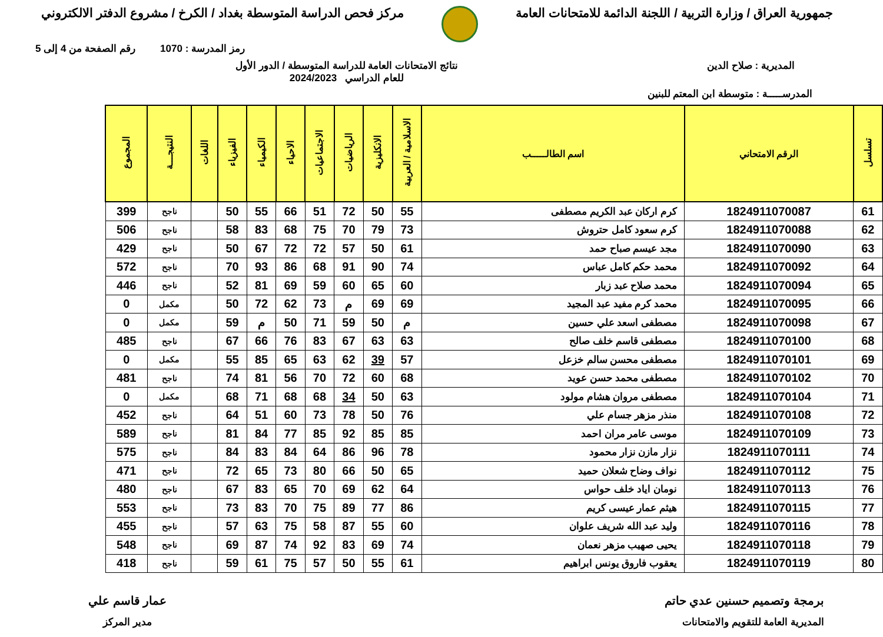جمهورية العراق / وزارة التربية / اللجنة الدائمة للامتحانات العامة
مركز فحص الدراسة المتوسطة بغداد / الكرخ / مشروع الدفتر الالكتروني
رمز المدرسة : 1070 رقم الصفحة من 4 إلى 5
المديرية : صلاح الدين نتائج الامتحانات العامة للدراسة المتوسطة / الدور الأول
للعام الدراسي 2024/2023
المدرســـــة : متوسطة ابن المعتم للبنين
| تسلسل | الرقم الامتحاني | اسم الطالـــــب | الاسلامية / العربية | الانكليزية | الرياضيات | الاجتماعيات | الاحياء | الكيمياء | الفيزياء | اللغات | النتيجـــة | المجموع |
| --- | --- | --- | --- | --- | --- | --- | --- | --- | --- | --- | --- | --- |
| 61 | 1824911070087 | كرم اركان عبد الكريم مصطفى | 55 | 50 | 72 | 51 | 66 | 55 | 50 | | ناجح | 399 |
| 62 | 1824911070088 | كرم سعود كامل حتروش | 73 | 79 | 70 | 75 | 68 | 83 | 58 | | ناجح | 506 |
| 63 | 1824911070090 | مجد عيسم صباح حمد | 61 | 50 | 57 | 72 | 72 | 67 | 50 | | ناجح | 429 |
| 64 | 1824911070092 | محمد حكم كامل عباس | 74 | 90 | 91 | 68 | 86 | 93 | 70 | | ناجح | 572 |
| 65 | 1824911070094 | محمد صلاح عبد زبار | 60 | 65 | 60 | 59 | 69 | 81 | 52 | | ناجح | 446 |
| 66 | 1824911070095 | محمد كرم مفيد عبد المجيد | 69 | 69 | م | 73 | 62 | 72 | 50 | | مكمل | 0 |
| 67 | 1824911070098 | مصطفى اسعد علي حسين | م | 50 | 59 | 71 | 50 | م | 59 | | مكمل | 0 |
| 68 | 1824911070100 | مصطفى قاسم خلف صالح | 63 | 63 | 67 | 83 | 76 | 66 | 67 | | ناجح | 485 |
| 69 | 1824911070101 | مصطفى محسن سالم خزعل | 57 | 39 | 62 | 63 | 65 | 85 | 55 | | مكمل | 0 |
| 70 | 1824911070102 | مصطفى محمد حسن عويد | 68 | 60 | 72 | 70 | 56 | 81 | 74 | | ناجح | 481 |
| 71 | 1824911070104 | مصطفى مروان هشام مولود | 63 | 50 | 34 | 68 | 68 | 71 | 68 | | مكمل | 0 |
| 72 | 1824911070108 | منذر مزهر جسام علي | 76 | 50 | 78 | 73 | 60 | 51 | 64 | | ناجح | 452 |
| 73 | 1824911070109 | موسى عامر مران احمد | 85 | 85 | 92 | 85 | 77 | 84 | 81 | | ناجح | 589 |
| 74 | 1824911070111 | نزار مازن نزار محمود | 78 | 96 | 86 | 64 | 84 | 83 | 84 | | ناجح | 575 |
| 75 | 1824911070112 | نواف وضاح شعلان حميد | 65 | 50 | 66 | 80 | 73 | 65 | 72 | | ناجح | 471 |
| 76 | 1824911070113 | نومان اياد خلف حواس | 64 | 62 | 69 | 70 | 65 | 83 | 67 | | ناجح | 480 |
| 77 | 1824911070115 | هيثم عمار عيسى كريم | 86 | 77 | 89 | 75 | 70 | 83 | 73 | | ناجح | 553 |
| 78 | 1824911070116 | وليد عبد الله شريف علوان | 60 | 55 | 87 | 58 | 75 | 63 | 57 | | ناجح | 455 |
| 79 | 1824911070118 | يحيى صهيب مزهر نعمان | 74 | 69 | 83 | 92 | 74 | 87 | 69 | | ناجح | 548 |
| 80 | 1824911070119 | يعقوب فاروق يونس ابراهيم | 61 | 55 | 50 | 57 | 75 | 61 | 59 | | ناجح | 418 |
برمجة وتصميم حسنين عدي حاتم
المديرية العامة للتقويم والامتحانات
عمار قاسم علي
مدير المركز